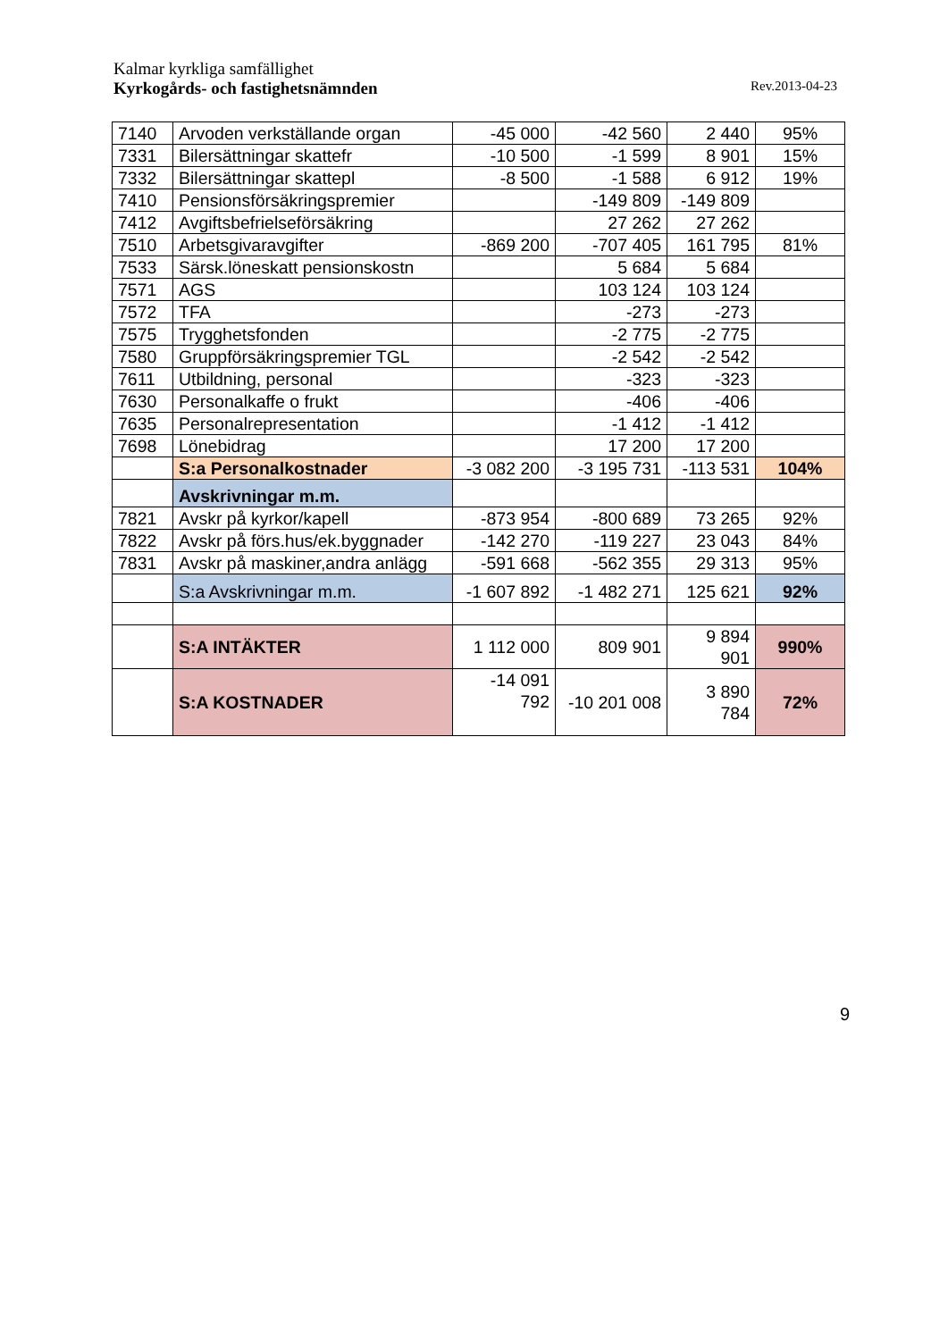Kalmar kyrkliga samfällighet
Kyrkogårds- och fastighetsnämnden Rev.2013-04-23
| 7140 | Arvoden verkställande organ | -45 000 | -42 560 | 2 440 | 95% |
| 7331 | Bilersättningar skattefr | -10 500 | -1 599 | 8 901 | 15% |
| 7332 | Bilersättningar skattepl | -8 500 | -1 588 | 6 912 | 19% |
| 7410 | Pensionsförsäkringspremier | | -149 809 | -149 809 | |
| 7412 | Avgiftsbefrielseförsäkring | | 27 262 | 27 262 | |
| 7510 | Arbetsgivaravgifter | -869 200 | -707 405 | 161 795 | 81% |
| 7533 | Särsk.löneskatt pensionskostn | | 5 684 | 5 684 | |
| 7571 | AGS | | 103 124 | 103 124 | |
| 7572 | TFA | | -273 | -273 | |
| 7575 | Trygghetsfonden | | -2 775 | -2 775 | |
| 7580 | Gruppförsäkringspremier TGL | | -2 542 | -2 542 | |
| 7611 | Utbildning, personal | | -323 | -323 | |
| 7630 | Personalkaffe o frukt | | -406 | -406 | |
| 7635 | Personalrepresentation | | -1 412 | -1 412 | |
| 7698 | Lönebidrag | | 17 200 | 17 200 | |
| | S:a Personalkostnader | -3 082 200 | -3 195 731 | -113 531 | 104% |
| | Avskrivningar m.m. | | | | |
| 7821 | Avskr på kyrkor/kapell | -873 954 | -800 689 | 73 265 | 92% |
| 7822 | Avskr på förs.hus/ek.byggnader | -142 270 | -119 227 | 23 043 | 84% |
| 7831 | Avskr på maskiner,andra anlägg | -591 668 | -562 355 | 29 313 | 95% |
| | S:a Avskrivningar m.m. | -1 607 892 | -1 482 271 | 125 621 | 92% |
| | S:A INTÄKTER | 1 112 000 | 809 901 | 9 894 901 | 990% |
| | S:A KOSTNADER | -14 091 792 | -10 201 008 | 3 890 784 | 72% |
9